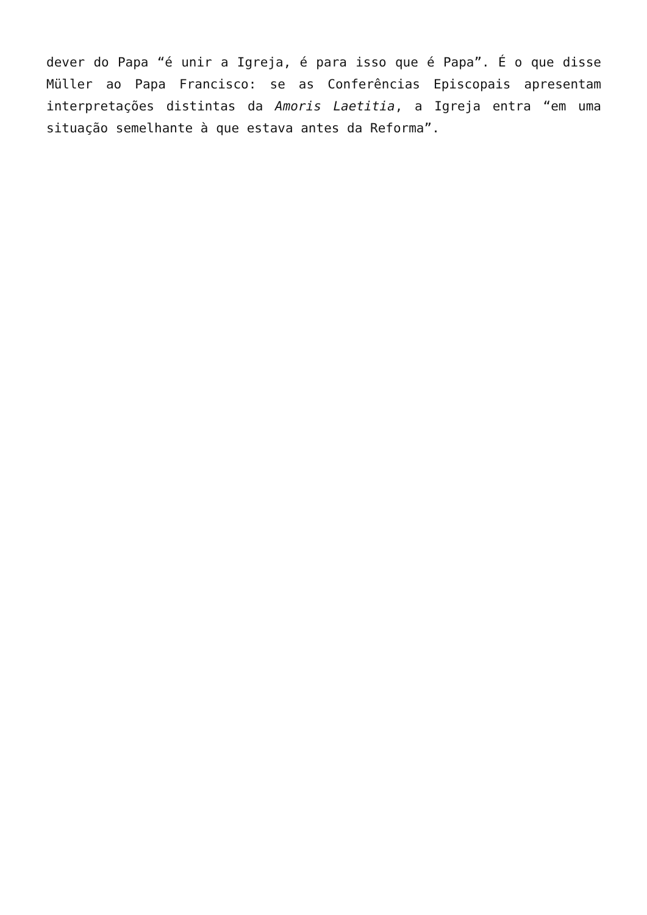dever do Papa “é unir a Igreja, é para isso que é Papa”. É o que disse Müller ao Papa Francisco: se as Conferências Episcopais apresentam interpretações distintas da Amoris Laetitia, a Igreja entra “em uma situação semelhante à que estava antes da Reforma”.